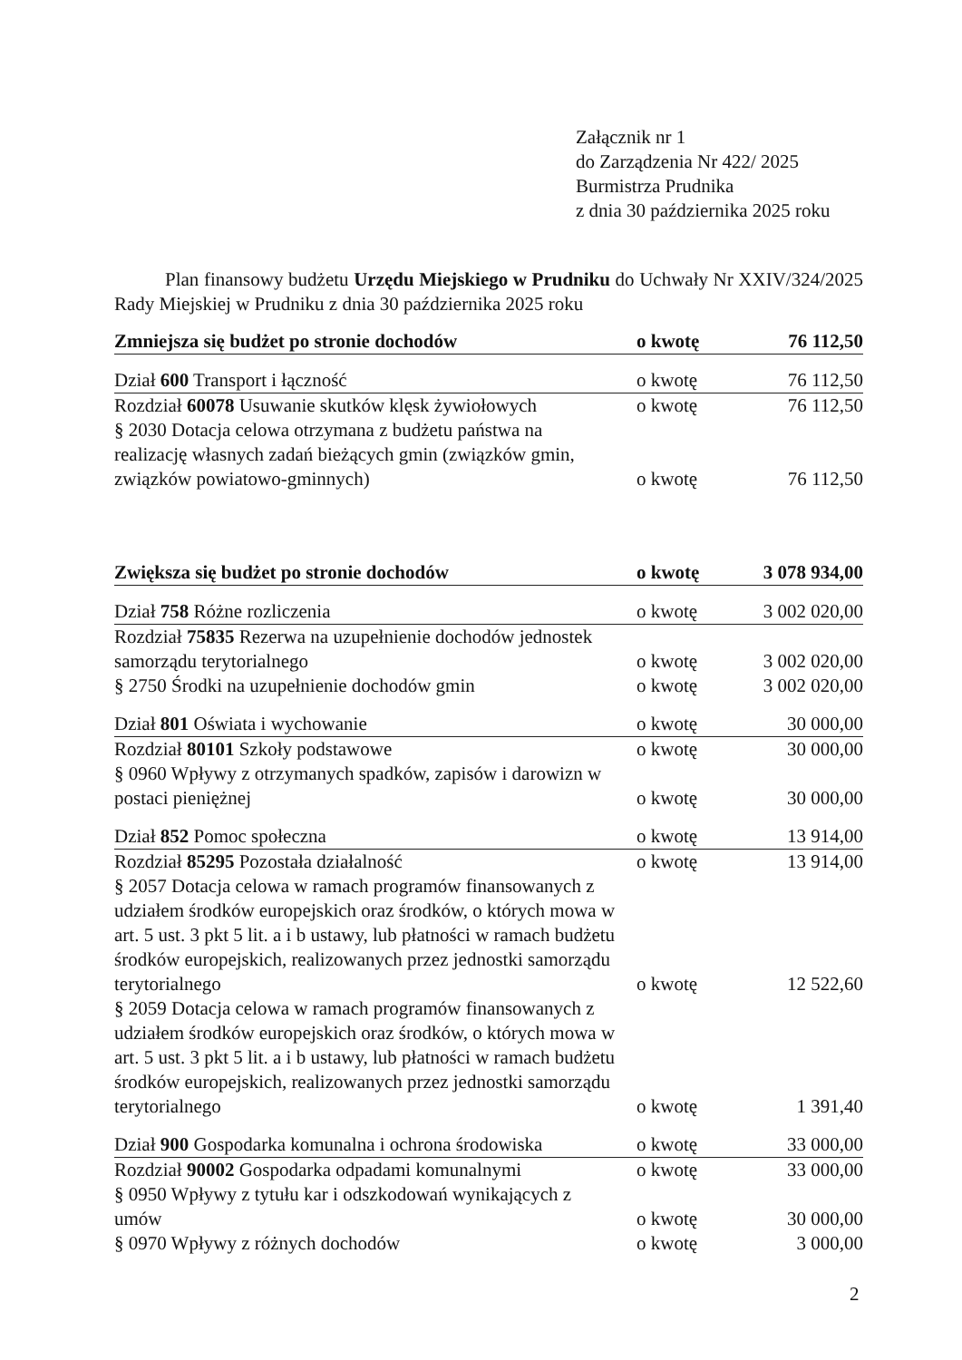Załącznik nr 1
do Zarządzenia Nr 422/ 2025
Burmistrza Prudnika
z dnia 30 października 2025 roku
Plan finansowy budżetu Urzędu Miejskiego w Prudniku do Uchwały Nr XXIV/324/2025 Rady Miejskiej w Prudniku z dnia 30 października 2025 roku
| Zmniejsza się budżet po stronie dochodów | o kwotę | 76 112,50 |
| Dział 600 Transport i łączność | o kwotę | 76 112,50 |
| Rozdział 60078 Usuwanie skutków klęsk żywiołowych | o kwotę | 76 112,50 |
| § 2030 Dotacja celowa otrzymana z budżetu państwa na realizację własnych zadań bieżących gmin (związków gmin, związków powiatowo-gminnych) | o kwotę | 76 112,50 |
| Zwiększa się budżet po stronie dochodów | o kwotę | 3 078 934,00 |
| Dział 758 Różne rozliczenia | o kwotę | 3 002 020,00 |
| Rozdział 75835 Rezerwa na uzupełnienie dochodów jednostek samorządu terytorialnego | o kwotę | 3 002 020,00 |
| § 2750 Środki na uzupełnienie dochodów gmin | o kwotę | 3 002 020,00 |
| Dział 801 Oświata i wychowanie | o kwotę | 30 000,00 |
| Rozdział 80101 Szkoły podstawowe | o kwotę | 30 000,00 |
| § 0960 Wpływy z otrzymanych spadków, zapisów i darowizn w postaci pieniężnej | o kwotę | 30 000,00 |
| Dział 852 Pomoc społeczna | o kwotę | 13 914,00 |
| Rozdział 85295 Pozostała działalność | o kwotę | 13 914,00 |
| § 2057 Dotacja celowa w ramach programów finansowanych z udziałem środków europejskich oraz środków, o których mowa w art. 5 ust. 3 pkt 5 lit. a i b ustawy, lub płatności w ramach budżetu środków europejskich, realizowanych przez jednostki samorządu terytorialnego | o kwotę | 12 522,60 |
| § 2059 Dotacja celowa w ramach programów finansowanych z udziałem środków europejskich oraz środków, o których mowa w art. 5 ust. 3 pkt 5 lit. a i b ustawy, lub płatności w ramach budżetu środków europejskich, realizowanych przez jednostki samorządu terytorialnego | o kwotę | 1 391,40 |
| Dział 900 Gospodarka komunalna i ochrona środowiska | o kwotę | 33 000,00 |
| Rozdział 90002 Gospodarka odpadami komunalnymi | o kwotę | 33 000,00 |
| § 0950 Wpływy z tytułu kar i odszkodowań wynikających z umów | o kwotę | 30 000,00 |
| § 0970 Wpływy z różnych dochodów | o kwotę | 3 000,00 |
2